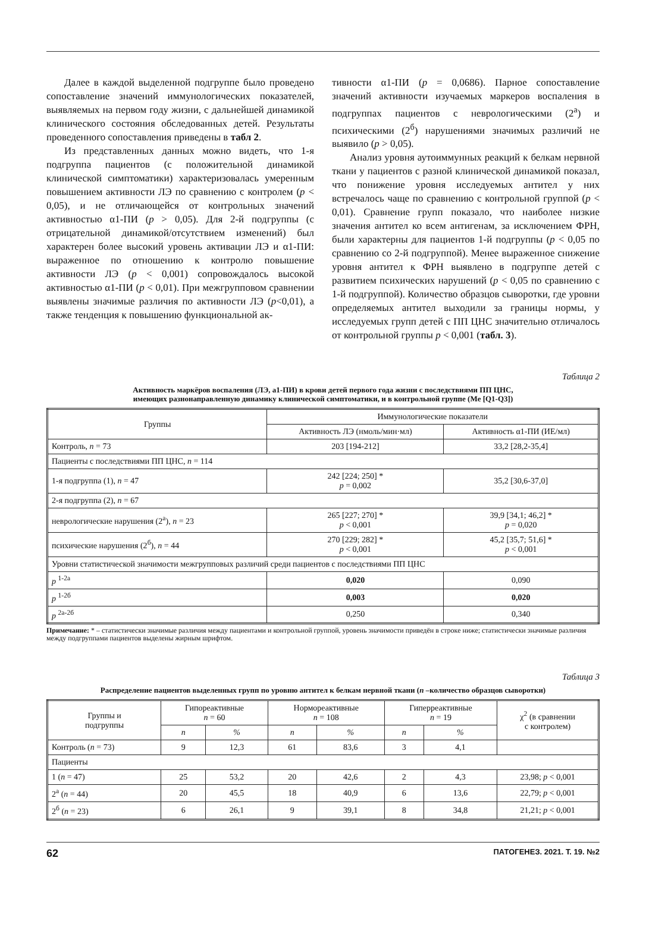Далее в каждой выделенной подгруппе было проведено сопоставление значений иммунологических показателей, выявляемых на первом году жизни, с дальнейшей динамикой клинического состояния обследованных детей. Результаты проведенного сопоставления приведены в табл 2.
Из представленных данных можно видеть, что 1-я подгруппа пациентов (с положительной динамикой клинической симптоматики) характеризовалась умеренным повышением активности ЛЭ по сравнению с контролем (p < 0,05), и не отличающейся от контрольных значений активностью α1-ПИ (p > 0,05). Для 2-й подгруппы (с отрицательной динамикой/отсутствием изменений) был характерен более высокий уровень активации ЛЭ и α1-ПИ: выраженное по отношению к контролю повышение активности ЛЭ (p < 0,001) сопровождалось высокой активностью α1-ПИ (p < 0,01). При межгрупповом сравнении выявлены значимые различия по активности ЛЭ (p<0,01), а также тенденция к повышению функциональной ак-
тивности α1-ПИ (p = 0,0686). Парное сопоставление значений активности изучаемых маркеров воспаления в подгруппах пациентов с неврологическими (2<sup>а</sup>) и психическими (2<sup>б</sup>) нарушениями значимых различий не выявило (p > 0,05).
Анализ уровня аутоиммунных реакций к белкам нервной ткани у пациентов с разной клинической динамикой показал, что понижение уровня исследуемых антител у них встречалось чаще по сравнению с контрольной группой (p < 0,01). Сравнение групп показало, что наиболее низкие значения антител ко всем антигенам, за исключением ФРН, были характерны для пациентов 1-й подгруппы (p < 0,05 по сравнению со 2-й подгруппой). Менее выраженное снижение уровня антител к ФРН выявлено в подгруппе детей с развитием психических нарушений (p < 0,05 по сравнению с 1-й подгруппой). Количество образцов сыворотки, где уровни определяемых антител выходили за границы нормы, у исследуемых групп детей с ПП ЦНС значительно отличалось от контрольной группы p < 0,001 (табл. 3).
Таблица 2
Активность маркёров воспаления (ЛЭ, a1-ПИ) в крови детей первого года жизни с последствиями ПП ЦНС,
имеющих разнонаправленную динамику клинической симптоматики, и в контрольной группе (Me [Q1-Q3])
| Группы | Иммунологические показатели | |
| --- | --- | --- |
| | Активность ЛЭ (нмоль/мин·мл) | Активность α1-ПИ (ИЕ/мл) |
| Контроль, n = 73 | 203 [194-212] | 33,2 [28,2-35,4] |
| Пациенты с последствиями ПП ЦНС, n = 114 | | |
| 1-я подгруппа (1), n = 47 | 242 [224; 250] * p = 0,002 | 35,2 [30,6-37,0] |
| 2-я подгруппа (2), n = 67 | | |
| неврологические нарушения (2<sup>а</sup>), n = 23 | 265 [227; 270] * p < 0,001 | 39,9 [34,1; 46,2] * p = 0,020 |
| психические нарушения (2<sup>б</sup>), n = 44 | 270 [229; 282] * p < 0,001 | 45,2 [35,7; 51,6] * p < 0,001 |
| Уровни статистической значимости межгрупповых различий среди пациентов с последствиями ПП ЦНС | | |
| p <sup>1-2а</sup> | 0,020 | 0,090 |
| p <sup>1-2б</sup> | 0,003 | 0,020 |
| p <sup>2а-2б</sup> | 0,250 | 0,340 |
Примечание: * – статистически значимые различия между пациентами и контрольной группой, уровень значимости приведён в строке ниже; статистически значимые различия между подгруппами пациентов выделены жирным шрифтом.
Таблица 3
Распределение пациентов выделенных групп по уровню антител к белкам нервной ткани (n –количество образцов сыворотки)
| Группы и подгруппы | Гипореактивные n = 60 | | Нормореактивные n = 108 | | Гиперреактивные n = 19 | | χ<sup>2</sup> (в сравнении с контролем) |
| --- | --- | --- | --- | --- | --- | --- | --- |
| | n | % | n | % | n | % | |
| Контроль ( n = 73) | 9 | 12,3 | 61 | 83,6 | 3 | 4,1 | |
| Пациенты | | | | | | | |
| 1 ( n = 47) | 25 | 53,2 | 20 | 42,6 | 2 | 4,3 | 23,98; p < 0,001 |
| 2<sup>а</sup> ( n = 44) | 20 | 45,5 | 18 | 40,9 | 6 | 13,6 | 22,79; p < 0,001 |
| 2<sup>б</sup> ( n = 23) | 6 | 26,1 | 9 | 39,1 | 8 | 34,8 | 21,21; p < 0,001 |
62 ПАТОГЕНЕЗ. 2021. Т. 19. №2